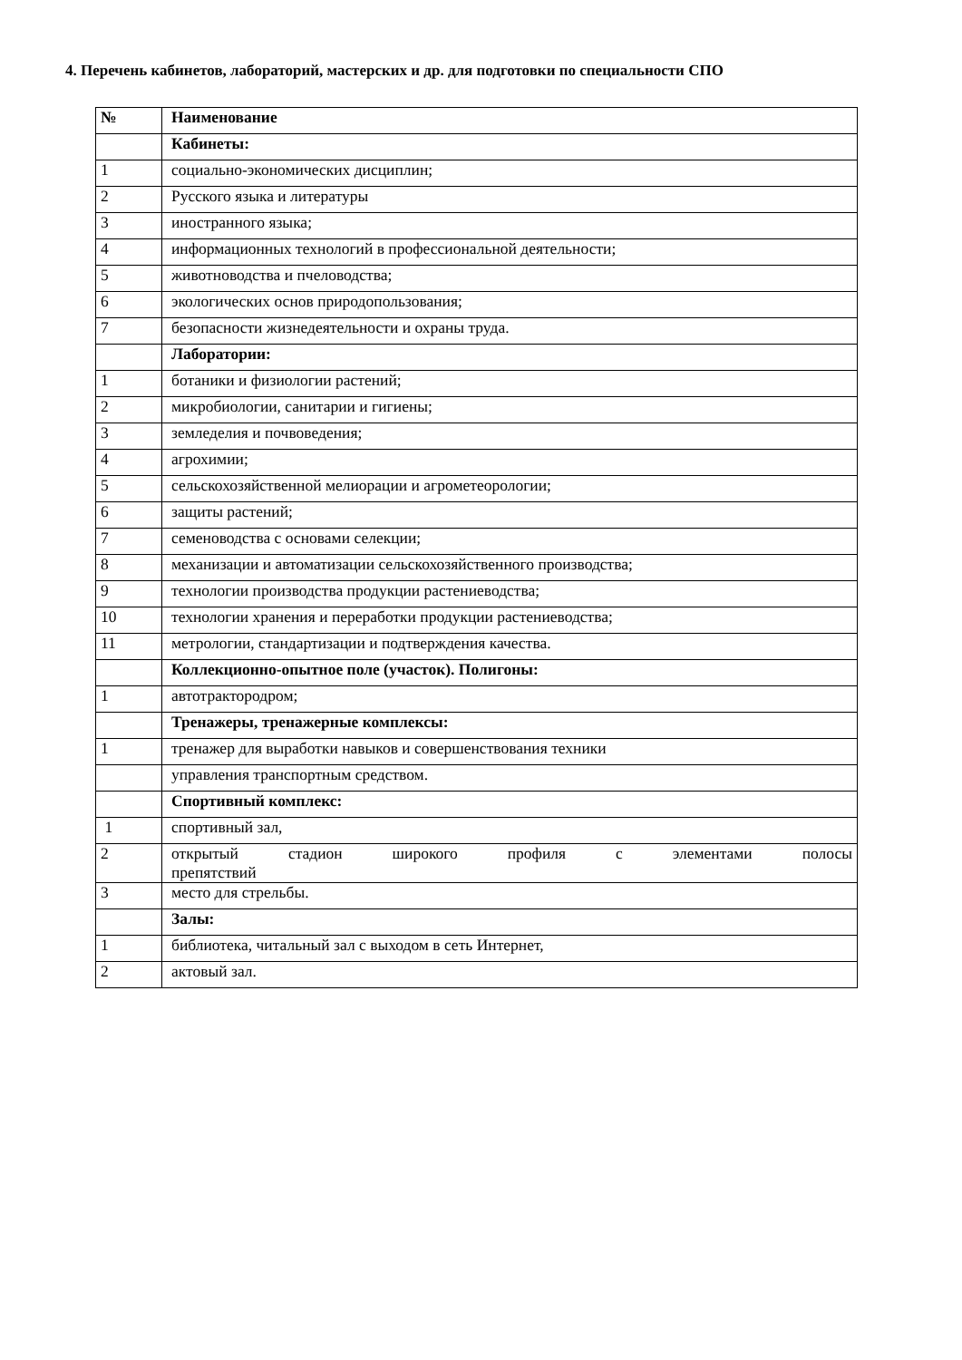4. Перечень кабинетов, лабораторий, мастерских и др. для подготовки по специальности СПО
| № | Наименование |
| --- | --- |
| | Кабинеты: |
| 1 | социально-экономических дисциплин; |
| 2 | Русского языка и литературы |
| 3 | иностранного языка; |
| 4 | информационных технологий в профессиональной деятельности; |
| 5 | животноводства и пчеловодства; |
| 6 | экологических основ природопользования; |
| 7 | безопасности жизнедеятельности и охраны труда. |
| | Лаборатории: |
| 1 | ботаники и физиологии растений; |
| 2 | микробиологии, санитарии и гигиены; |
| 3 | земледелия и почвоведения; |
| 4 | агрохимии; |
| 5 | сельскохозяйственной мелиорации и агрометеорологии; |
| 6 | защиты растений; |
| 7 | семеноводства с основами селекции; |
| 8 | механизации и автоматизации сельскохозяйственного производства; |
| 9 | технологии производства продукции растениеводства; |
| 10 | технологии хранения и переработки продукции растениеводства; |
| 11 | метрологии, стандартизации и подтверждения качества. |
| | Коллекционно-опытное поле (участок). Полигоны: |
| 1 | автотрактородром; |
| | Тренажеры, тренажерные комплексы: |
| 1 | тренажер для выработки навыков и совершенствования техники |
| | управления транспортным средством. |
| | Спортивный комплекс: |
| 1 | спортивный зал, |
| 2 | открытый стадион широкого профиля с элементами полосы препятствий |
| 3 | место для стрельбы. |
| | Залы: |
| 1 | библиотека, читальный зал с выходом в сеть Интернет, |
| 2 | актовый зал. |